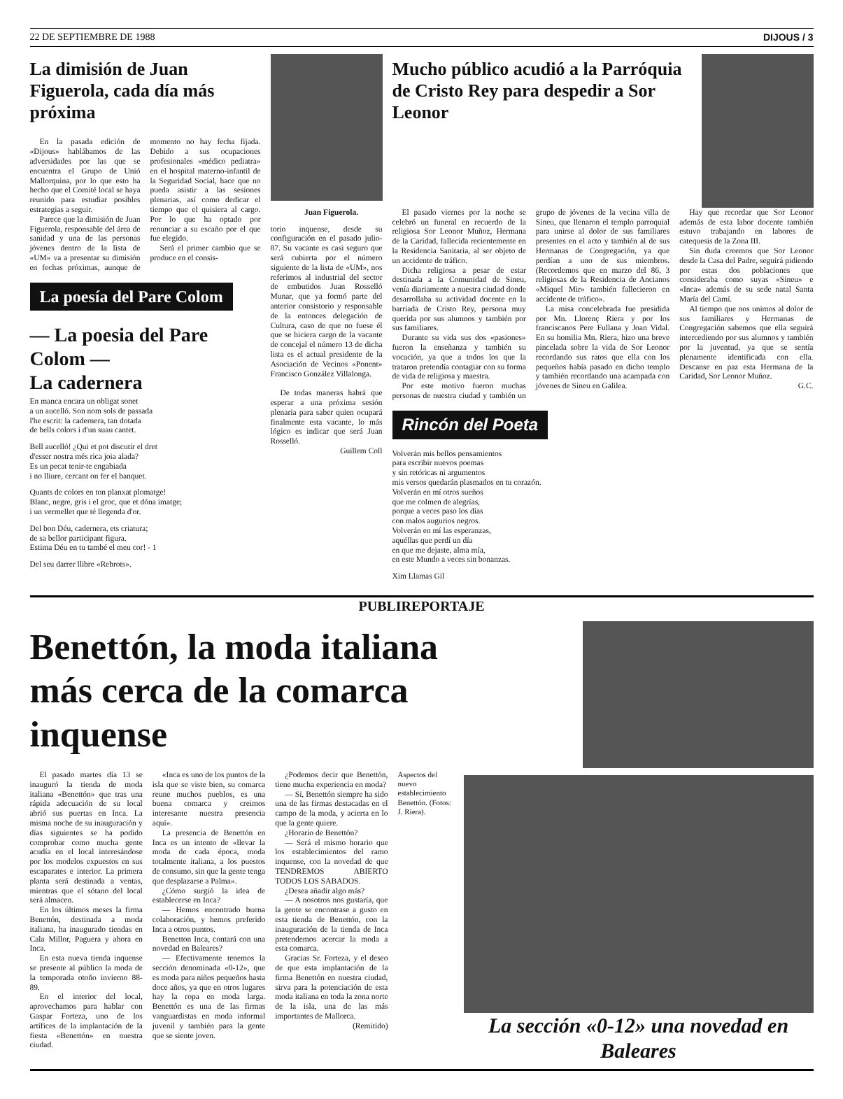22 DE SEPTIEMBRE DE 1988 DIJOUS / 3
La dimisión de Juan Figuerola, cada día más próxima
En la pasada edición de «Dijous» hablábamos de las adversidades por las que se encuentra el Grupo de Unió Mallorquina, por lo que esto ha hecho que el Comité local se haya reunido para estudiar posibles estrategias a seguir.
Parece que la dimisión de Juan Figuerola, responsable del área de sanidad y una de las personas jóvenes dentro de la lista de «UM» va a presentar su dimisión en fechas próximas, aunque de momento no hay fecha fijada. Debido a sus ocupaciones profesionales «médico pediatra» en el hospital materno-infantil de la Seguridad Social, hace que no pueda asistir a las sesiones plenarias, así como dedicar el tiempo que el quisiera al cargo. Por lo que ha optado por renunciar a su escaño por el que fue elegido.
Será el primer cambio que se produce en el consis-
La poesía del Pare Colom
— La poesia del Pare Colom —
La cadernera
En manca encara un obligat sonet
a un aucelló. Son nom sols de passada
l'he escrit: la cadernera, tan dotada
de bells colors i d'un suau cantet.
Bell aucelló! ¿Qui et pot discutir el dret
d'esser nostra més rica joia alada?
Es un pecat tenir-te engabiada
i no lliure, cercant on fer el banquet.
Quants de colors en ton planxat plomatge!
Blanc, negre, gris i el groc, que et dóna imatge;
i un vermellet que té llegenda d'or.
Del bon Déu, cadernera, ets criatura;
de sa bellor participant figura.
Estima Déu en tu també el meu cor! - 1
Del seu darrer llibre «Rebrots».
Juan Figuerola.
torio inquense, desde su configuración en el pasado julio-87. Su vacante es casi seguro que será cubierta por el número siguiente de la lista de «UM», nos referimos al industrial del sector de embutidos Juan Rosselló Munar, que ya formó parte del anterior consistorio y responsable de la entonces delegación de Cultura, caso de que no fuese él que se hiciera cargo de la vacante de concejal el número 13 de dicha lista es el actual presidente de la Asociación de Vecinos «Ponent» Francisco González Villalonga.
De todas maneras habrá que esperar a una próxima sesión plenaria para saber quien ocupará finalmente esta vacante, lo más lógico es indicar que será Juan Rosselló.
Guillem Coll
Mucho público acudió a la Parróquia de Cristo Rey para despedir a Sor Leonor
El pasado viernes por la noche se celebró un funeral en recuerdo de la religiosa Sor Leonor Muñoz, Hermana de la Caridad, fallecida recientemente en la Residencia Sanitaria, al ser objeto de un accidente de tráfico.
Dicha religiosa a pesar de estar destinada a la Comunidad de Sineu, venía diariamente a nuestra ciudad donde desarrollaba su actividad docente en la barriada de Cristo Rey, persona muy querida por sus alumnos y también por sus familiares.
Durante su vida sus dos «pasiones» fueron la enseñanza y también su vocación, ya que a todos los que la trataron pretendía contagiar con su forma de vida de religiosa y maestra.
Por este motivo fueron muchas personas de nuestra ciudad y también un grupo de jóvenes de la vecina villa de Sineu, que llenaron el templo parroquial para unirse al dolor de sus familiares presentes en el acto y también al de sus Hermanas de Congregación, ya que perdían a uno de sus miembros. (Recordemos que en marzo del 86, 3 religiosas de la Residencia de Ancianos «Miquel Mir» también fallecieron en accidente de tráfico».
La misa concelebrada fue presidida por Mn. Llorenç Riera y por los franciscanos Pere Fullana y Joan Vidal. En su homilia Mn. Riera, hizo una breve pincelada sobre la vida de Sor Leonor recordando sus ratos que ella con los pequeños había pasado en dicho templo y también recordando una acampada con jóvenes de Sineu en Galilea.
Hay que recordar que Sor Leonor además de esta labor docente también estuvo trabajando en labores de catequesis de la Zona III.
Sin duda creemos que Sor Leonor desde la Casa del Padre, seguirá pidiendo por estas dos poblaciones que consideraba como suyas «Sineu» e «Inca» además de su sede natal Santa María del Camí.
Al tiempo que nos unimos al dolor de sus familiares y Hermanas de Congregación sabemos que ella seguirá intercediendo por sus alumnos y también por la juventud, ya que se sentía plenamente identificada con ella. Descanse en paz esta Hermana de la Caridad, Sor Leonor Muñoz.
G.C.
Rincón del Poeta
Volverán mis bellos pensamientos
para escribir nuevos poemas
y sin retóricas ni argumentos
mis versos quedarán plasmados en tu corazón.
Volverán en mí otros sueños
que me colmen de alegrías,
porque a veces paso los días
con malos augurios negros.
Volverán en mí las esperanzas,
aquéllas que perdí un día
en que me dejaste, alma mía,
en este Mundo a veces sin bonanzas.
Xim Llamas Gil
PUBLIREPORTAJE
Benettón, la moda italiana más cerca de la comarca inquense
El pasado martes día 13 se inauguró la tienda de moda italiana «Benettón» que tras una rápida adecuación de su local abrió sus puertas en Inca. La misma noche de su inauguración y días siguientes se ha podido comprobar como mucha gente acudía en el local interesándose por los modelos expuestos en sus escaparates e interior. La primera planta será destinada a ventas, mientras que el sótano del local será almacen.
En los últimos meses la firma Benettón, destinada a moda italiana, ha inaugurado tiendas en Cala Millor, Paguera y ahora en Inca.
En esta nueva tienda inquense se presente al público la moda de la temporada otoño invierno 88-89.
En el interior del local, aprovechamos para hablar con Gaspar Forteza, uno de los artífices de la implantación de la fiesta «Benettón» en nuestra ciudad.
«Inca es uno de los puntos de la isla que se viste bien, su comarca reune muchos pueblos, es una buena comarca y creimos interesante nuestra presencia aquí».
La presencia de Benettón en Inca es un intento de «llevar la moda de cada época, moda totalmente italiana, a los puestos de consumo, sin que la gente tenga que desplazarse a Palma».
¿Cómo surgió la idea de establecerse en Inca?
— Hemos encontrado buena colaboración, y hemos preferido Inca a otros puntos.
Benetton Inca, contará con una novedad en Baleares?
— Efectivamente tenemos la sección denominada «0-12», que es moda para niños pequeños hasta doce años, ya que en otros lugares hay la ropa en moda larga. Benettón es una de las firmas vanguardistas en moda informal juvenil y también para la gente que se siente joven.
¿Podemos decir que Benettón, tiene mucha experiencia en moda?
— Si, Benettón siempre ha sido una de las firmas destacadas en el campo de la moda, y acierta en lo que la gente quiere.
¿Horario de Benettón?
— Será el mismo horario que los establecimientos del ramo inquense, con la novedad de que TENDREMOS ABIERTO TODOS LOS SABADOS.
¿Desea añadir algo más?
— A nosotros nos gustaría, que la gente se encontrase a gusto en esta tienda de Benettón, con la inauguración de la tienda de Inca pretendemos acercar la moda a esta comarca.
Gracias Sr. Forteza, y el deseo de que esta implantación de la firma Benettón en nuestra ciudad, sirva para la potenciación de esta moda italiana en toda la zona norte de la isla, una de las más importantes de Mallorca.
(Remitido)
Aspectos del nuevo establecimiento Benettón. (Fotos: J. Riera).
La sección «0-12» una novedad en Baleares